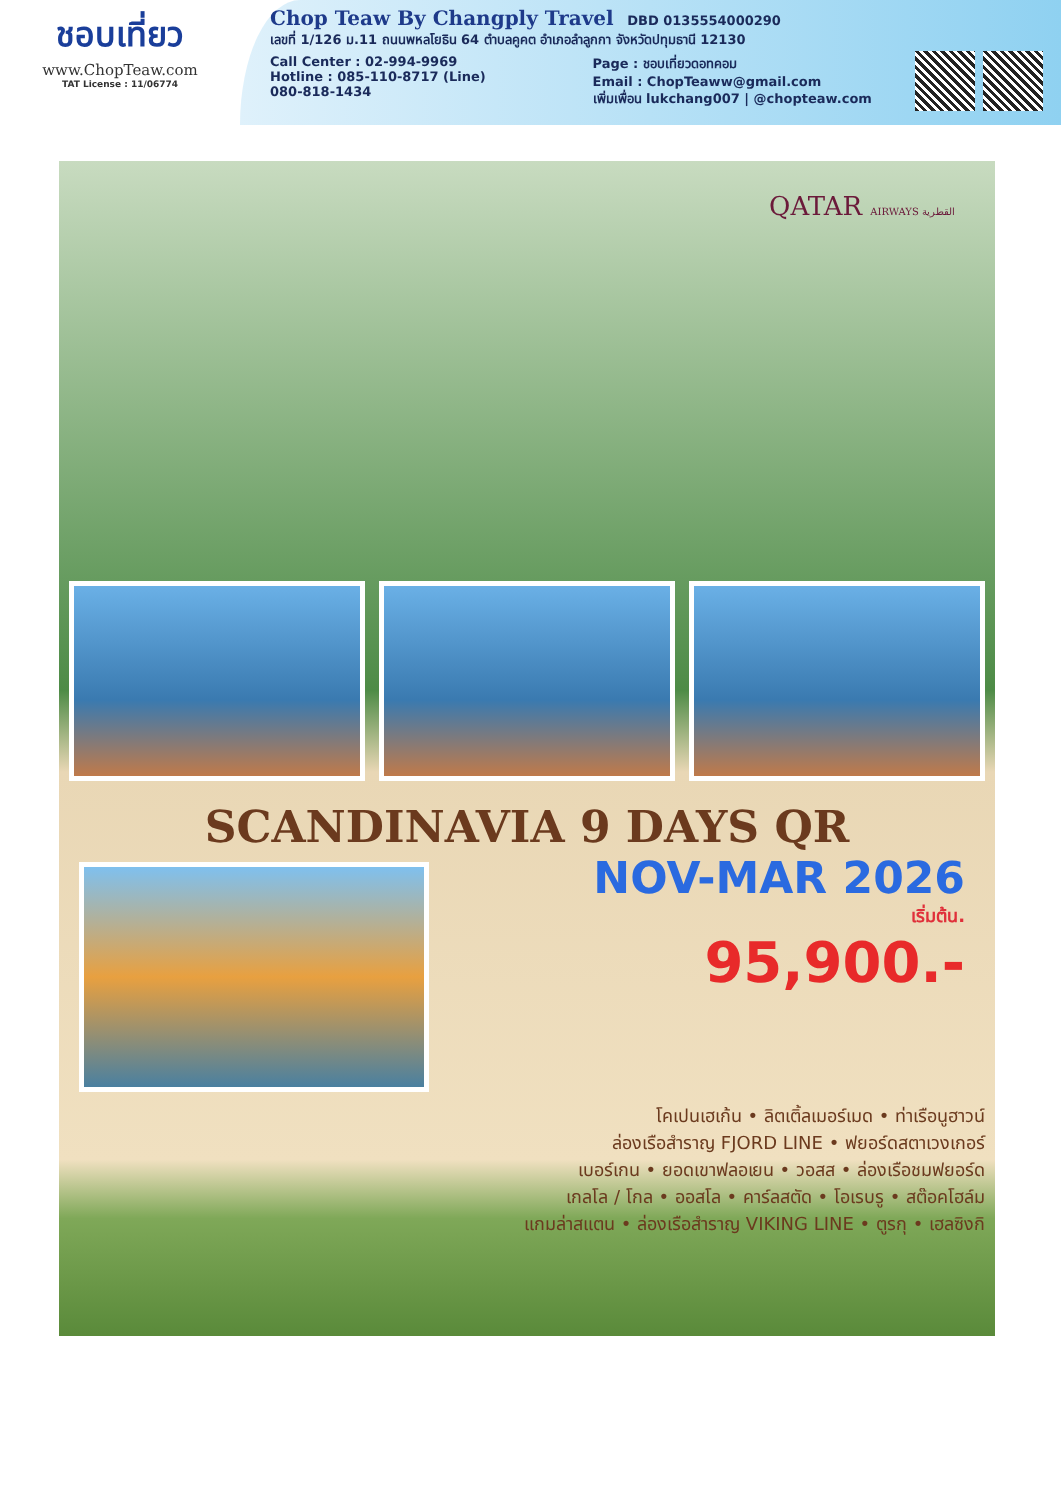ชอบเที่ยว
www.ChopTeaw.com
TAT License : 11/06774
Chop Teaw By Changply Travel DBD 0135554000290
เลขที่ 1/126 ม.11 ถนนพหลโยธิน 64 ตำบลคูคต อำเภอลำลูกกา จังหวัดปทุมธานี 12130
Call Center : 02-994-9969
Hotline : 085-110-8717 (Line)
080-818-1434
Page : ชอบเที่ยวดอทคอม
Email : ChopTeaww@gmail.com
เพิ่มเพื่อน lukchang007 | @chopteaw.com
QATAR AIRWAYS القطرية
SCANDINAVIA 9 DAYS QR
NOV-MAR 2026
เริ่มต้น.
95,900.-
โคเปนเฮเก้น • ลิตเติ้ลเมอร์เมด • ท่าเรือนูฮาวน์
ล่องเรือสำราญ FJORD LINE • ฟยอร์ดสตาเวงเกอร์
เบอร์เกน • ยอดเขาฟลอเยน • วอสส • ล่องเรือชมฟยอร์ด
เกลโล / โกล • ออสโล • คาร์ลสตัด • โอเรบรู • สต๊อคโฮล์ม
แกมล่าสแตน • ล่องเรือสำราญ VIKING LINE • ตูรกุ • เฮลซิงกิ